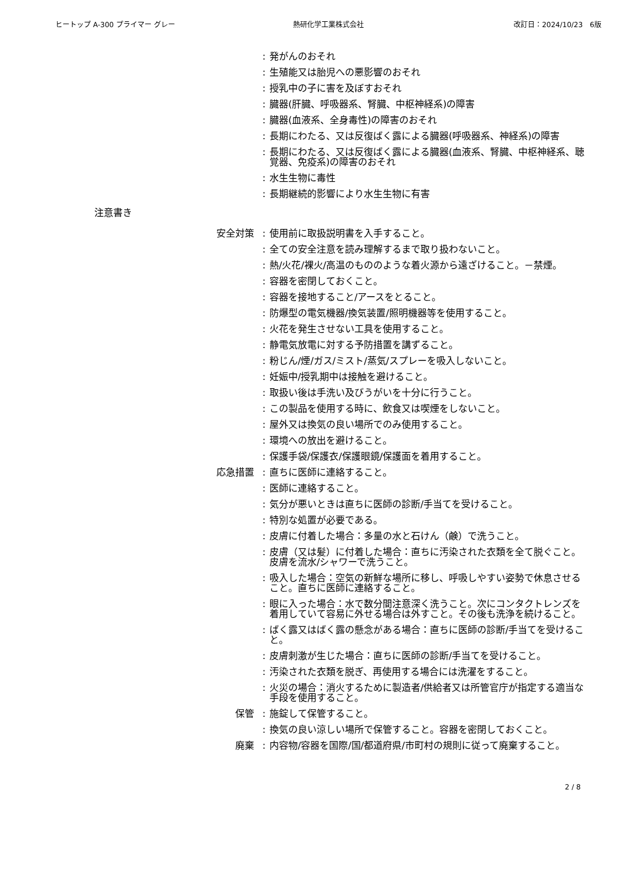ヒートップ A-300 プライマー グレー 熱研化学工業株式会社 改訂日：2024/10/23　6版
: 発がんのおそれ
: 生殖能又は胎児への悪影響のおそれ
: 授乳中の子に害を及ぼすおそれ
: 臓器(肝臓、呼吸器系、腎臓、中枢神経系)の障害
: 臓器(血液系、全身毒性)の障害のおそれ
: 長期にわたる、又は反復ばく露による臓器(呼吸器系、神経系)の障害
: 長期にわたる、又は反復ばく露による臓器(血液系、腎臓、中枢神経系、聴覚器、免疫系)の障害のおそれ
: 水生生物に毒性
: 長期継続的影響により水生生物に有害
注意書き
安全対策 : 使用前に取扱説明書を入手すること。
: 全ての安全注意を読み理解するまで取り扱わないこと。
: 熱/火花/裸火/高温のもののような着火源から遠ざけること。－禁煙。
: 容器を密閉しておくこと。
: 容器を接地すること/アースをとること。
: 防爆型の電気機器/換気装置/照明機器等を使用すること。
: 火花を発生させない工具を使用すること。
: 静電気放電に対する予防措置を講ずること。
: 粉じん/煙/ガス/ミスト/蒸気/スプレーを吸入しないこと。
: 妊娠中/授乳期中は接触を避けること。
: 取扱い後は手洗い及びうがいを十分に行うこと。
: この製品を使用する時に、飲食又は喫煙をしないこと。
: 屋外又は換気の良い場所でのみ使用すること。
: 環境への放出を避けること。
: 保護手袋/保護衣/保護眼鏡/保護面を着用すること。
応急措置 : 直ちに医師に連絡すること。
: 医師に連絡すること。
: 気分が悪いときは直ちに医師の診断/手当てを受けること。
: 特別な処置が必要である。
: 皮膚に付着した場合：多量の水と石けん（鹸）で洗うこと。
: 皮膚（又は髪）に付着した場合：直ちに汚染された衣類を全て脱ぐこと。皮膚を流水/シャワーで洗うこと。
: 吸入した場合：空気の新鮮な場所に移し、呼吸しやすい姿勢で休息させること。直ちに医師に連絡すること。
: 眼に入った場合：水で数分間注意深く洗うこと。次にコンタクトレンズを着用していて容易に外せる場合は外すこと。その後も洗浄を続けること。
: ばく露又はばく露の懸念がある場合：直ちに医師の診断/手当てを受けること。
: 皮膚刺激が生じた場合：直ちに医師の診断/手当てを受けること。
: 汚染された衣類を脱ぎ、再使用する場合には洗濯をすること。
: 火災の場合：消火するために製造者/供給者又は所管官庁が指定する適当な手段を使用すること。
保管 : 施錠して保管すること。
: 換気の良い涼しい場所で保管すること。容器を密閉しておくこと。
廃棄 : 内容物/容器を国際/国/都道府県/市町村の規則に従って廃棄すること。
2 / 8